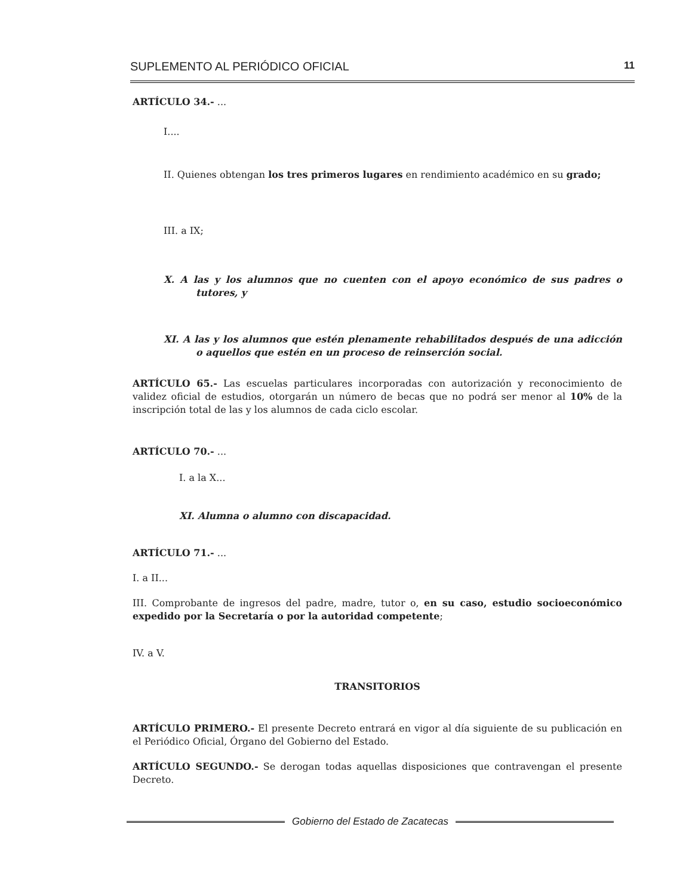SUPLEMENTO AL PERIÓDICO OFICIAL 11
ARTÍCULO 34.- ...
I....
II. Quienes obtengan los tres primeros lugares en rendimiento académico en su grado;
III. a IX;
X. A las y los alumnos que no cuenten con el apoyo económico de sus padres o tutores, y
XI. A las y los alumnos que estén plenamente rehabilitados después de una adicción o aquellos que estén en un proceso de reinserción social.
ARTÍCULO 65.- Las escuelas particulares incorporadas con autorización y reconocimiento de validez oficial de estudios, otorgarán un número de becas que no podrá ser menor al 10% de la inscripción total de las y los alumnos de cada ciclo escolar.
ARTÍCULO 70.- ...
I. a la X...
XI. Alumna o alumno con discapacidad.
ARTÍCULO 71.- ...
I. a II...
III. Comprobante de ingresos del padre, madre, tutor o, en su caso, estudio socioeconómico expedido por la Secretaría o por la autoridad competente;
IV. a V.
TRANSITORIOS
ARTÍCULO PRIMERO.- El presente Decreto entrará en vigor al día siguiente de su publicación en el Periódico Oficial, Órgano del Gobierno del Estado.
ARTÍCULO SEGUNDO.- Se derogan todas aquellas disposiciones que contravengan el presente Decreto.
Gobierno del Estado de Zacatecas